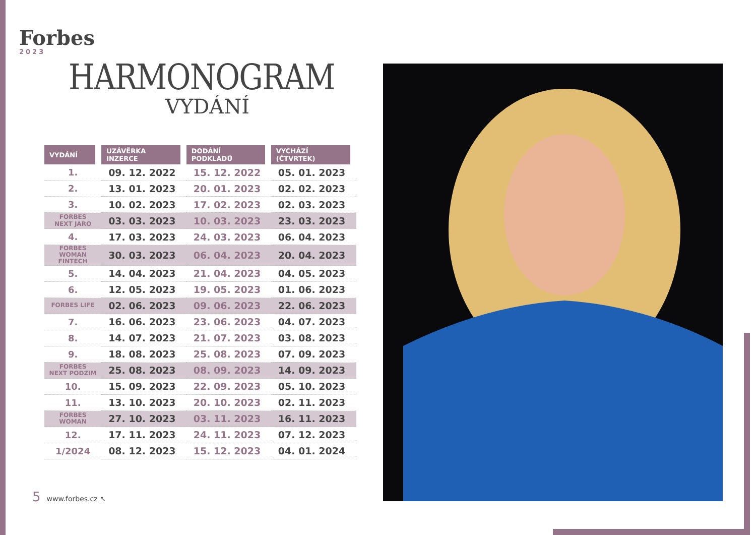Forbes
2023
HARMONOGRAM
VYDÁNÍ
| VYDÁNÍ | UZÁVĚRKA INZERCE | DODÁNÍ PODKLADŮ | VYCHÁZÍ (ČTVRTEK) |
| --- | --- | --- | --- |
| 1. | 09. 12. 2022 | 15. 12. 2022 | 05. 01. 2023 |
| 2. | 13. 01. 2023 | 20. 01. 2023 | 02. 02. 2023 |
| 3. | 10. 02. 2023 | 17. 02. 2023 | 02. 03. 2023 |
| FORBES NEXT JARO | 03. 03. 2023 | 10. 03. 2023 | 23. 03. 2023 |
| 4. | 17. 03. 2023 | 24. 03. 2023 | 06. 04. 2023 |
| FORBES WOMAN FINTECH | 30. 03. 2023 | 06. 04. 2023 | 20. 04. 2023 |
| 5. | 14. 04. 2023 | 21. 04. 2023 | 04. 05. 2023 |
| 6. | 12. 05. 2023 | 19. 05. 2023 | 01. 06. 2023 |
| FORBES LIFE | 02. 06. 2023 | 09. 06. 2023 | 22. 06. 2023 |
| 7. | 16. 06. 2023 | 23. 06. 2023 | 04. 07. 2023 |
| 8. | 14. 07. 2023 | 21. 07. 2023 | 03. 08. 2023 |
| 9. | 18. 08. 2023 | 25. 08. 2023 | 07. 09. 2023 |
| FORBES NEXT PODZIM | 25. 08. 2023 | 08. 09. 2023 | 14. 09. 2023 |
| 10. | 15. 09. 2023 | 22. 09. 2023 | 05. 10. 2023 |
| 11. | 13. 10. 2023 | 20. 10. 2023 | 02. 11. 2023 |
| FORBES WOMAN | 27. 10. 2023 | 03. 11. 2023 | 16. 11. 2023 |
| 12. | 17. 11. 2023 | 24. 11. 2023 | 07. 12. 2023 |
| 1/2024 | 08. 12. 2023 | 15. 12. 2023 | 04. 01. 2024 |
5 www.forbes.cz ↖